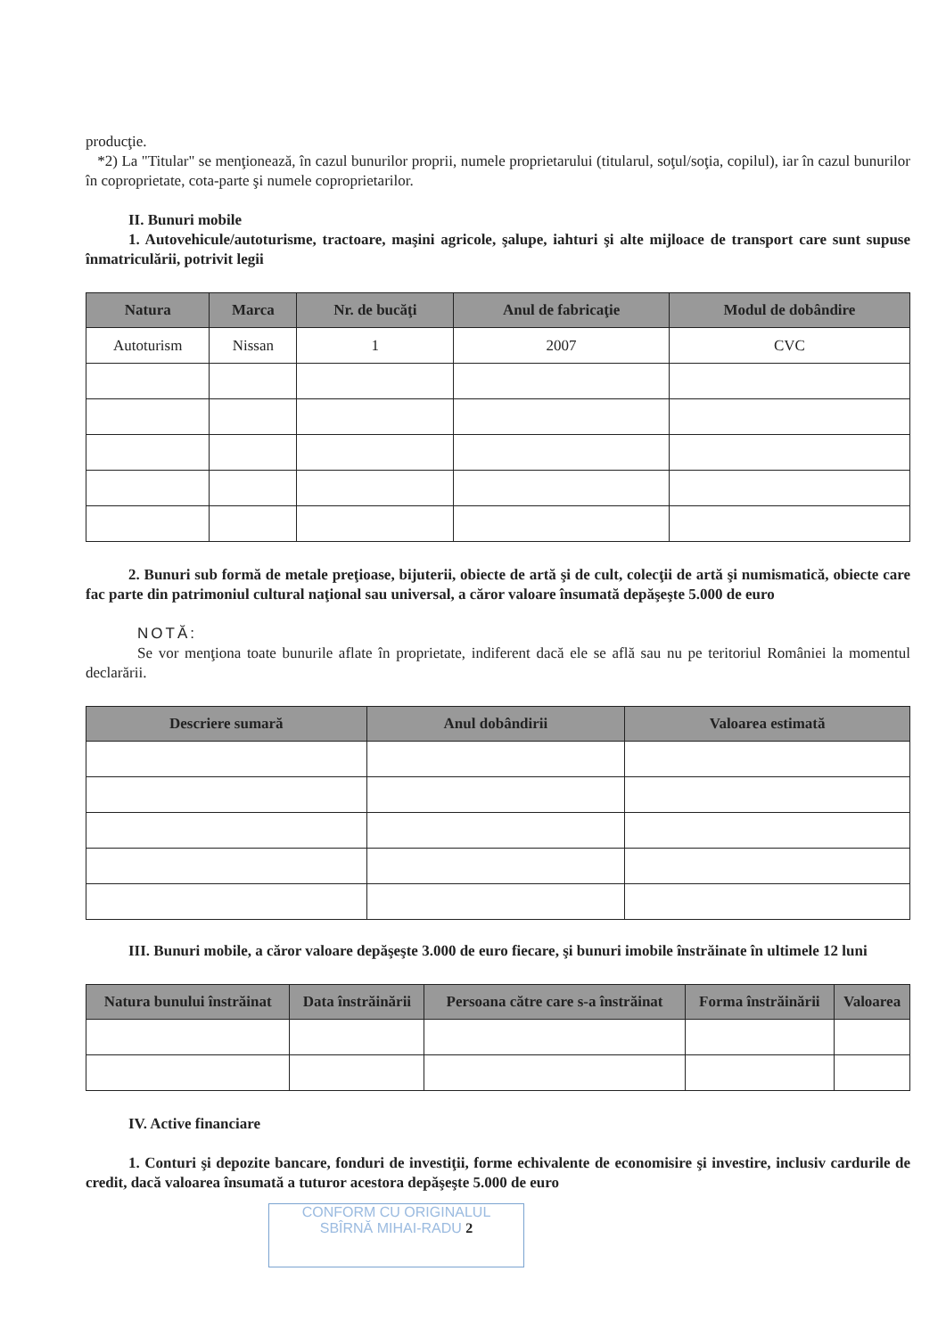producţie.
*2) La "Titular" se menţionează, în cazul bunurilor proprii, numele proprietarului (titularul, soţul/soţia, copilul), iar în cazul bunurilor în coproprietate, cota-parte şi numele coproprietarilor.
II. Bunuri mobile
1. Autovehicule/autoturisme, tractoare, maşini agricole, şalupe, iahturi şi alte mijloace de transport care sunt supuse înmatriculării, potrivit legii
| Natura | Marca | Nr. de bucăţi | Anul de fabricaţie | Modul de dobândire |
| --- | --- | --- | --- | --- |
| Autoturism | Nissan | 1 | 2007 | CVC |
2. Bunuri sub formă de metale preţioase, bijuterii, obiecte de artă şi de cult, colecţii de artă şi numismatică, obiecte care fac parte din patrimoniul cultural naţional sau universal, a căror valoare însumată depăşeşte 5.000 de euro
NOTĂ:
Se vor menţiona toate bunurile aflate în proprietate, indiferent dacă ele se află sau nu pe teritoriul României la momentul declarării.
| Descriere sumară | Anul dobândirii | Valoarea estimată |
| --- | --- | --- |
III. Bunuri mobile, a căror valoare depăşeşte 3.000 de euro fiecare, şi bunuri imobile înstrăinate în ultimele 12 luni
| Natura bunului înstrăinat | Data înstrăinării | Persoana către care s-a înstrăinat | Forma înstrăinării | Valoarea |
| --- | --- | --- | --- | --- |
IV. Active financiare
1. Conturi şi depozite bancare, fonduri de investiţii, forme echivalente de economisire şi investire, inclusiv cardurile de credit, dacă valoarea însumată a tuturor acestora depăşeşte 5.000 de euro
CONFORM CU ORIGINALUL
SBÎRNĂ MIHAI-RADU 2